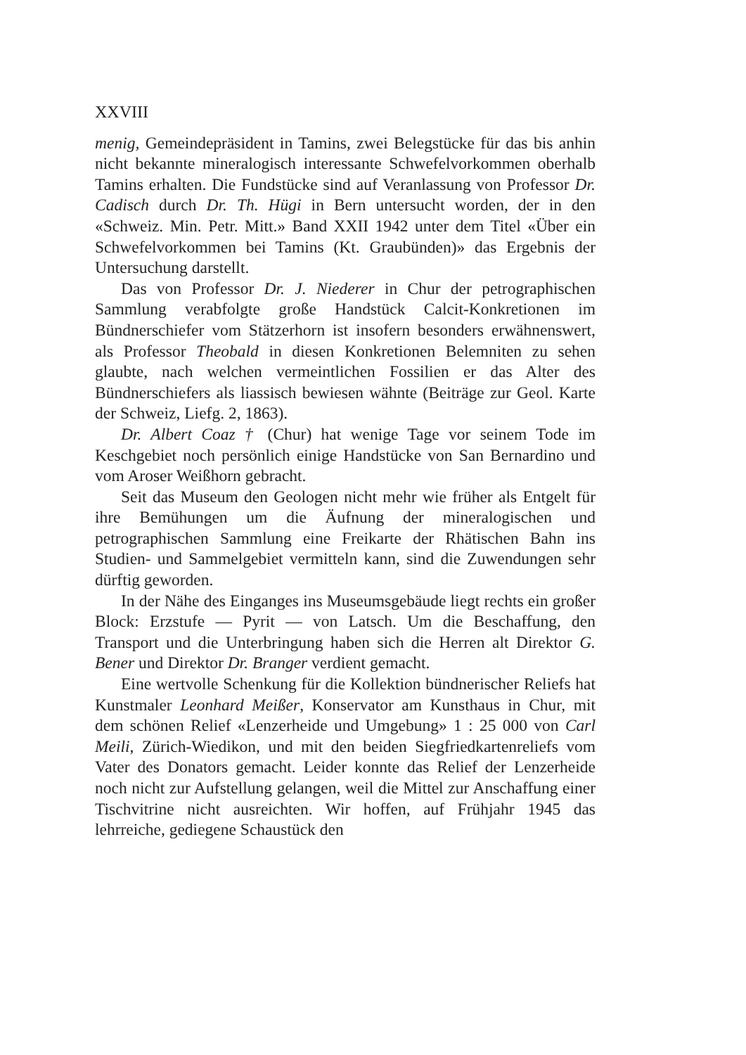XXVIII
menig, Gemeindepräsident in Tamins, zwei Belegstücke für das bis anhin nicht bekannte mineralogisch interessante Schwefelvorkommen oberhalb Tamins erhalten. Die Fundstücke sind auf Veranlassung von Professor Dr. Cadisch durch Dr. Th. Hügi in Bern untersucht worden, der in den «Schweiz. Min. Petr. Mitt.» Band XXII 1942 unter dem Titel «Über ein Schwefelvorkommen bei Tamins (Kt. Graubünden)» das Ergebnis der Untersuchung darstellt.
Das von Professor Dr. J. Niederer in Chur der petrographischen Sammlung verabfolgte große Handstück Calcit-Konkretionen im Bündnerschiefer vom Stätzerhorn ist insofern besonders erwähnenswert, als Professor Theobald in diesen Konkretionen Belemniten zu sehen glaubte, nach welchen vermeintlichen Fossilien er das Alter des Bündnerschiefers als liassisch bewiesen wähnte (Beiträge zur Geol. Karte der Schweiz, Liefg. 2, 1863).
Dr. Albert Coaz † (Chur) hat wenige Tage vor seinem Tode im Keschgebiet noch persönlich einige Handstücke von San Bernardino und vom Aroser Weißhorn gebracht.
Seit das Museum den Geologen nicht mehr wie früher als Entgelt für ihre Bemühungen um die Äufnung der mineralogischen und petrographischen Sammlung eine Freikarte der Rhätischen Bahn ins Studien- und Sammelgebiet vermitteln kann, sind die Zuwendungen sehr dürftig geworden.
In der Nähe des Einganges ins Museumsgebäude liegt rechts ein großer Block: Erzstufe — Pyrit — von Latsch. Um die Beschaffung, den Transport und die Unterbringung haben sich die Herren alt Direktor G. Bener und Direktor Dr. Branger verdient gemacht.
Eine wertvolle Schenkung für die Kollektion bündnerischer Reliefs hat Kunstmaler Leonhard Meißer, Konservator am Kunsthaus in Chur, mit dem schönen Relief «Lenzerheide und Umgebung» 1 : 25 000 von Carl Meili, Zürich-Wiedikon, und mit den beiden Siegfriedkartenreliefs vom Vater des Donators gemacht. Leider konnte das Relief der Lenzerheide noch nicht zur Aufstellung gelangen, weil die Mittel zur Anschaffung einer Tischvitrine nicht ausreichten. Wir hoffen, auf Frühjahr 1945 das lehrreiche, gediegene Schaustück den